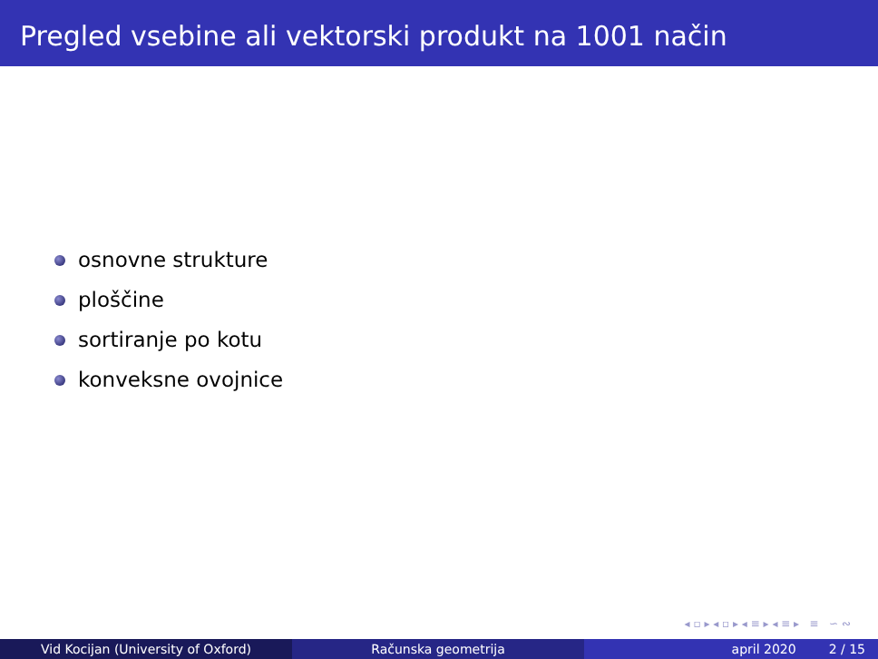Pregled vsebine ali vektorski produkt na 1001 način
osnovne strukture
ploščine
sortiranje po kotu
konveksne ovojnice
◂ ▫ ▸ ◂ ▫ ▸ ◂ ≡ ▸ ◂ ≡ ▸ ≡ ∽ ∾
Vid Kocijan (University of Oxford) Računska geometrija april 2020 2 / 15